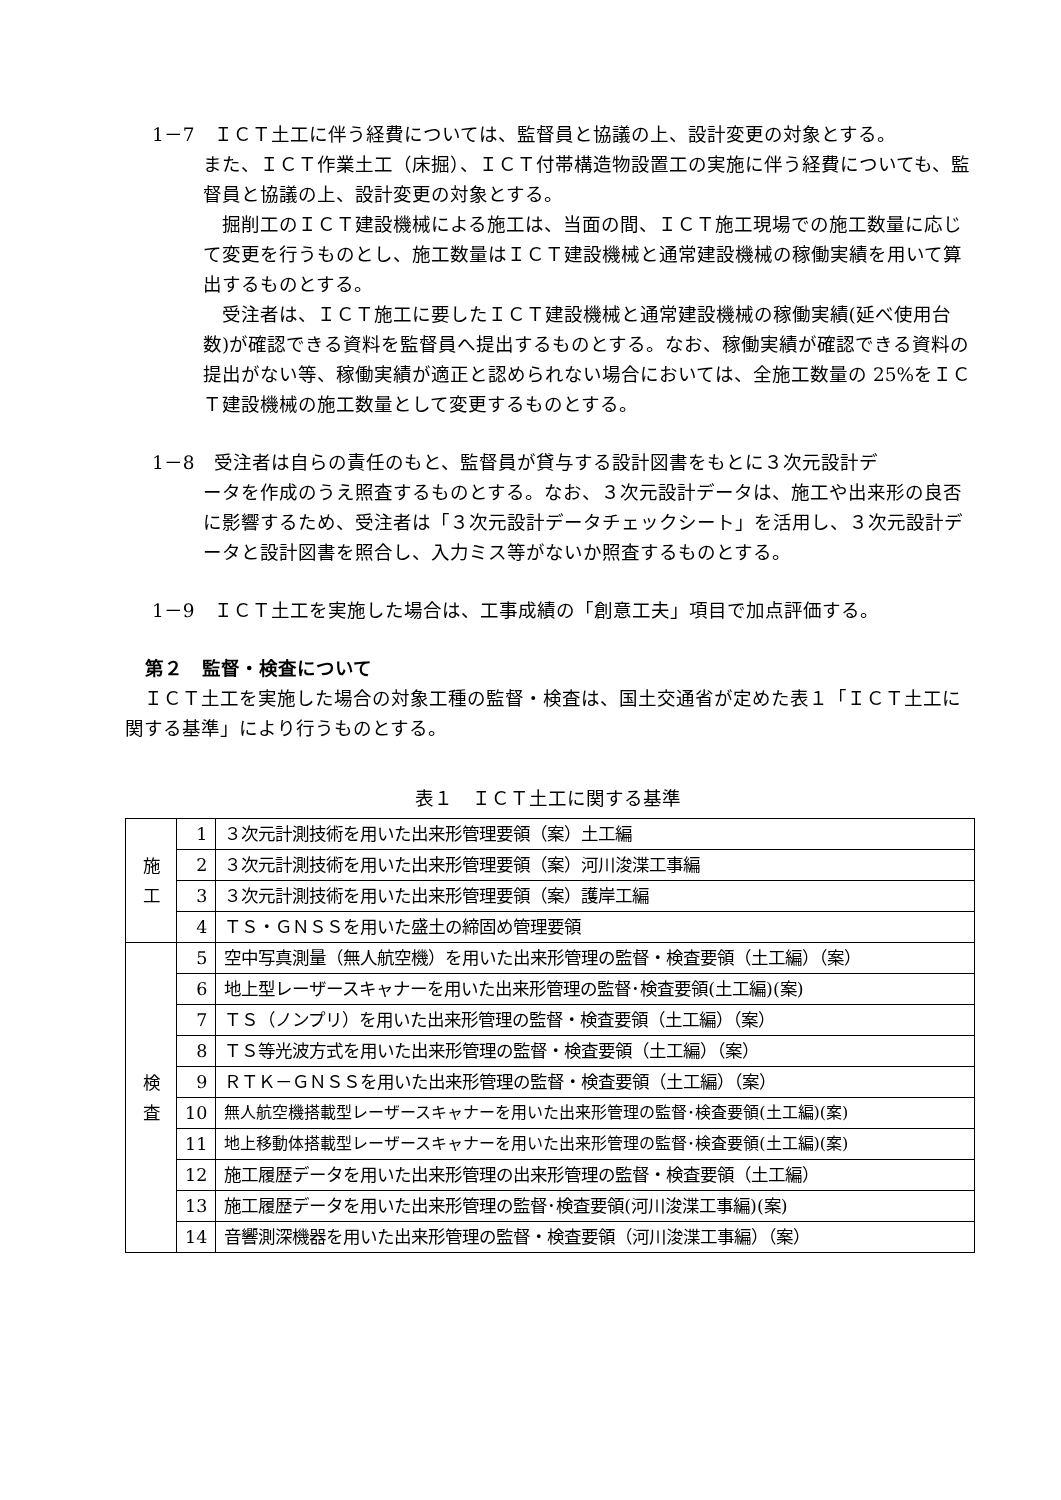1－7　ＩＣＴ土工に伴う経費については、監督員と協議の上、設計変更の対象とする。
また、ＩＣＴ作業土工（床掘）、ＩＣＴ付帯構造物設置工の実施に伴う経費についても、監督員と協議の上、設計変更の対象とする。
掘削工のＩＣＴ建設機械による施工は、当面の間、ＩＣＴ施工現場での施工数量に応じて変更を行うものとし、施工数量はＩＣＴ建設機械と通常建設機械の稼働実績を用いて算出するものとする。
受注者は、ＩＣＴ施工に要したＩＣＴ建設機械と通常建設機械の稼働実績(延べ使用台数)が確認できる資料を監督員へ提出するものとする。なお、稼働実績が確認できる資料の提出がない等、稼働実績が適正と認められない場合においては、全施工数量の 25%をＩＣＴ建設機械の施工数量として変更するものとする。
1－8　受注者は自らの責任のもと、監督員が貸与する設計図書をもとに３次元設計デ
ータを作成のうえ照査するものとする。なお、３次元設計データは、施工や出来形の良否に影響するため、受注者は「３次元設計データチェックシート」を活用し、３次元設計データと設計図書を照合し、入力ミス等がないか照査するものとする。
1－9　ＩＣＴ土工を実施した場合は、工事成績の「創意工夫」項目で加点評価する。
第２　監督・検査について
ＩＣＴ土工を実施した場合の対象工種の監督・検査は、国土交通省が定めた表１「ＩＣＴ土工に関する基準」により行うものとする。
表１　ＩＣＴ土工に関する基準
| 施 工 | 1 | ３次元計測技術を用いた出来形管理要領（案）土工編 |
| | 2 | ３次元計測技術を用いた出来形管理要領（案）河川浚渫工事編 |
| | 3 | ３次元計測技術を用いた出来形管理要領（案）護岸工編 |
| | 4 | ＴＳ・ＧＮＳＳを用いた盛土の締固め管理要領 |
| 検 査 | 5 | 空中写真測量（無人航空機）を用いた出来形管理の監督・検査要領（土工編）（案） |
| | 6 | 地上型レーザースキャナーを用いた出来形管理の監督･検査要領(土工編)(案) |
| | 7 | ＴＳ（ノンプリ）を用いた出来形管理の監督・検査要領（土工編）（案） |
| | 8 | ＴＳ等光波方式を用いた出来形管理の監督・検査要領（土工編）（案） |
| | 9 | ＲＴＫ－ＧＮＳＳを用いた出来形管理の監督・検査要領（土工編）（案） |
| | 10 | 無人航空機搭載型レーザースキャナーを用いた出来形管理の監督･検査要領(土工編)(案) |
| | 11 | 地上移動体搭載型レーザースキャナーを用いた出来形管理の監督･検査要領(土工編)(案) |
| | 12 | 施工履歴データを用いた出来形管理の出来形管理の監督・検査要領（土工編） |
| | 13 | 施工履歴データを用いた出来形管理の監督･検査要領(河川浚渫工事編)(案) |
| | 14 | 音響測深機器を用いた出来形管理の監督・検査要領（河川浚渫工事編）（案） |